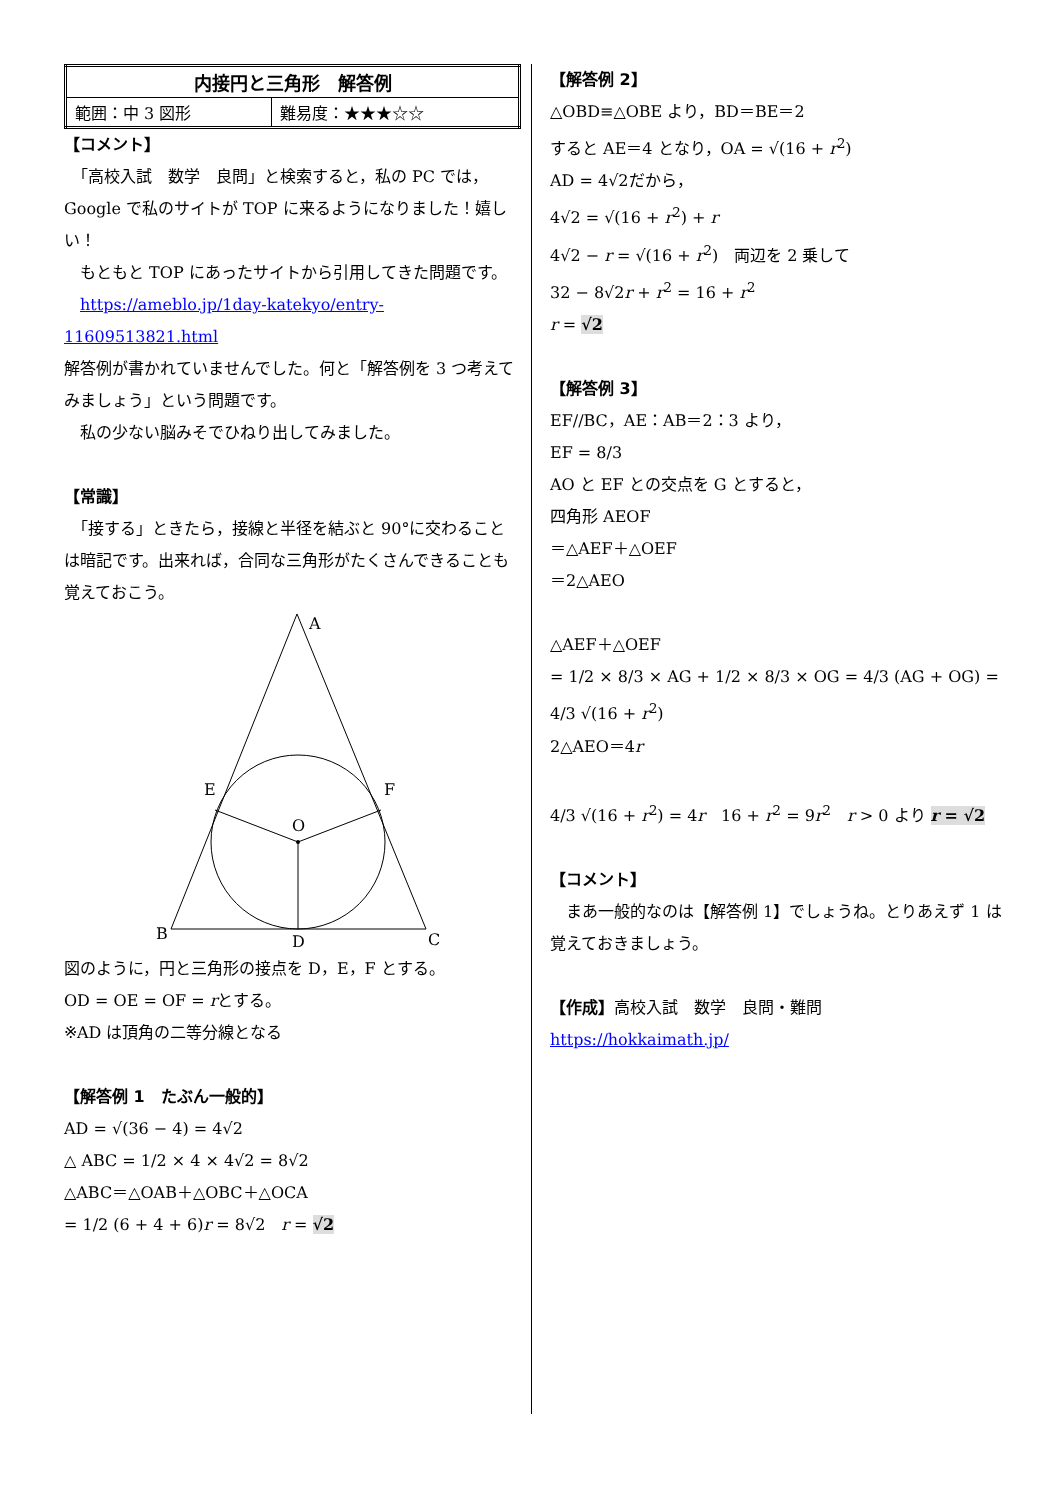| 内接円と三角形 解答例 | |
| --- | --- |
| 範囲：中 3 図形 | 難易度：★★★☆☆ |
【コメント】
　「高校入試　数学　良問」と検索すると，私の PC では，Google で私のサイトが TOP に来るようになりました！嬉しい！
　もともと TOP にあったサイトから引用してきた問題です。
　https://ameblo.jp/1day-katekyo/entry-11609513821.html
解答例が書かれていませんでした。何と「解答例を 3 つ考えてみましょう」という問題です。
　私の少ない脳みそでひねり出してみました。
【常識】
　「接する」ときたら，接線と半径を結ぶと 90°に交わることは暗記です。出来れば，合同な三角形がたくさんできることも覚えておこう。
A
B
C
D
E
F
O
図のように，円と三角形の接点を D，E，F とする。
OD = OE = OF = rとする。
※AD は頂角の二等分線となる
【解答例 1　たぶん一般的】
AD = √(36 − 4) = 4√2
△ ABC = 1/2 × 4 × 4√2 = 8√2
△ABC＝△OAB＋△OBC＋△OCA
= 1/2 (6 + 4 + 6)r = 8√2　r = √2
【解答例 2】
△OBD≡△OBE より，BD＝BE＝2
すると AE＝4 となり，OA = √(16 + r<sup>2</sup>)
AD = 4√2だから，
4√2 = √(16 + r<sup>2</sup>) + r
4√2 − r = √(16 + r<sup>2</sup>)　両辺を 2 乗して
32 − 8√2r + r<sup>2</sup> = 16 + r<sup>2</sup>
r = √2
【解答例 3】
EF//BC，AE：AB＝2：3 より，
EF = 8/3
AO と EF との交点を G とすると，
四角形 AEOF
＝△AEF＋△OEF
＝2△AEO
△AEF＋△OEF
= 1/2 × 8/3 × AG + 1/2 × 8/3 × OG = 4/3 (AG + OG) = 4/3 √(16 + r<sup>2</sup>)
2△AEO＝4r
4/3 √(16 + r<sup>2</sup>) = 4r　16 + r<sup>2</sup> = 9r<sup>2</sup>　r > 0 より r = √2
【コメント】
　まあ一般的なのは【解答例 1】でしょうね。とりあえず 1 は覚えておきましょう。
【作成】高校入試　数学　良問・難問
https://hokkaimath.jp/